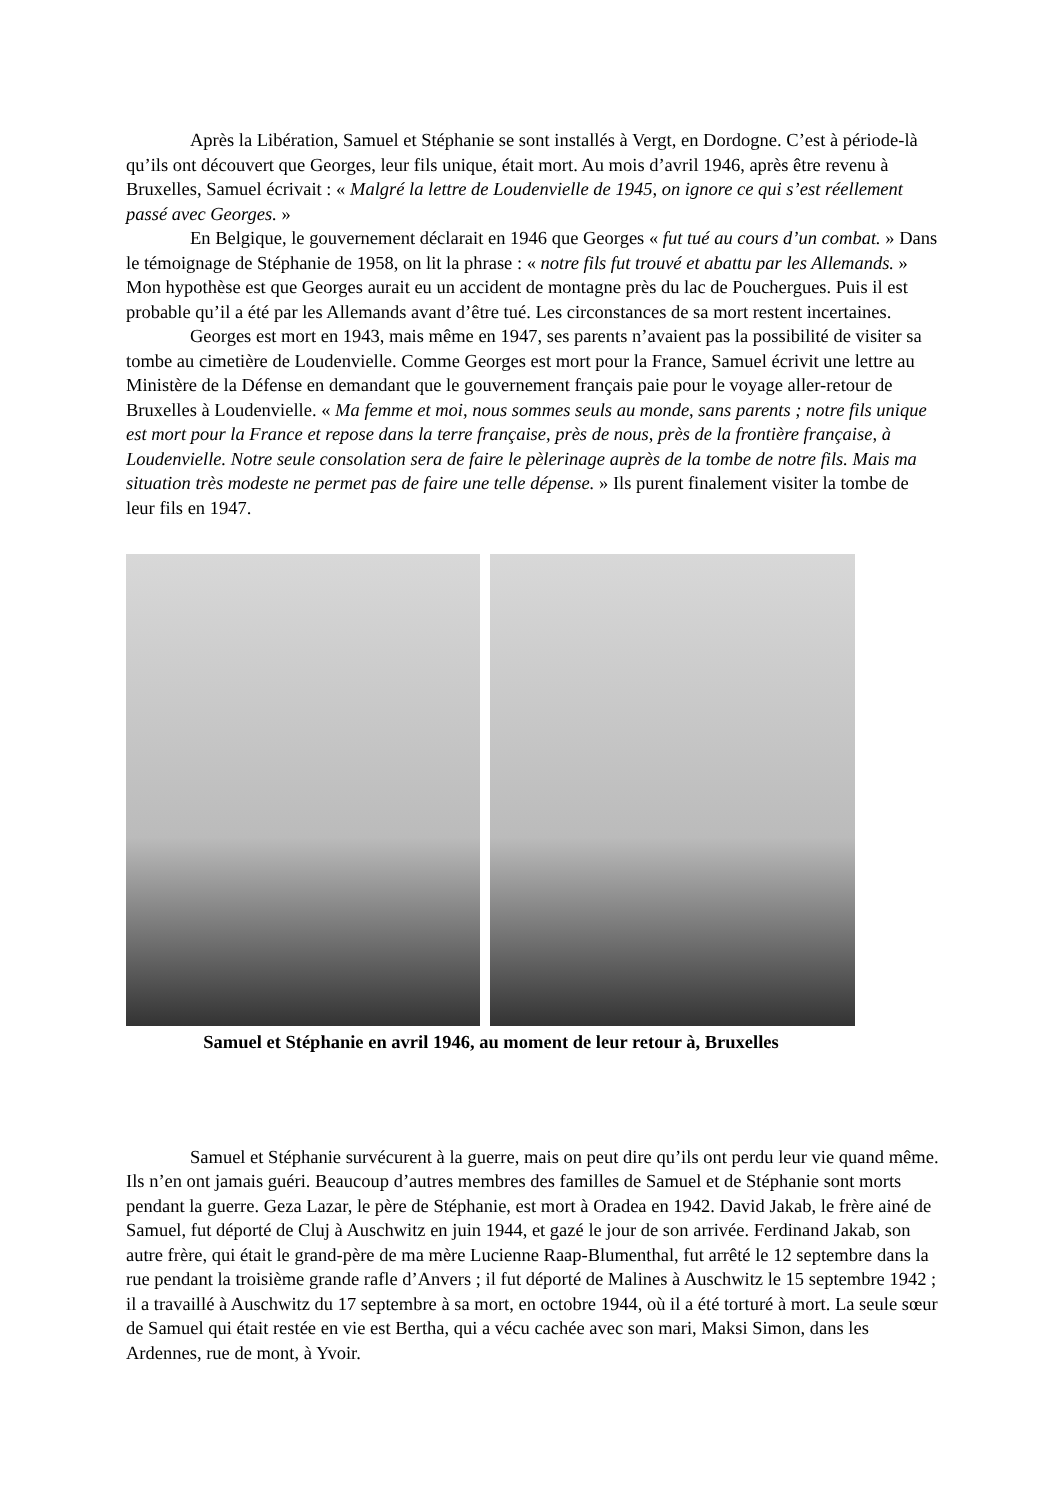Après la Libération, Samuel et Stéphanie se sont installés à Vergt, en Dordogne. C’est à période-là qu’ils ont découvert que Georges, leur fils unique, était mort. Au mois d’avril 1946, après être revenu à Bruxelles, Samuel écrivait : « Malgré la lettre de Loudenvielle de 1945, on ignore ce qui s’est réellement passé avec Georges. »
En Belgique, le gouvernement déclarait en 1946 que Georges « fut tué au cours d’un combat. » Dans le témoignage de Stéphanie de 1958, on lit la phrase : « notre fils fut trouvé et abattu par les Allemands. » Mon hypothèse est que Georges aurait eu un accident de montagne près du lac de Pouchergues. Puis il est probable qu’il a été par les Allemands avant d’être tué. Les circonstances de sa mort restent incertaines.
Georges est mort en 1943, mais même en 1947, ses parents n’avaient pas la possibilité de visiter sa tombe au cimetière de Loudenvielle. Comme Georges est mort pour la France, Samuel écrivit une lettre au Ministère de la Défense en demandant que le gouvernement français paie pour le voyage aller-retour de Bruxelles à Loudenvielle. « Ma femme et moi, nous sommes seuls au monde, sans parents ; notre fils unique est mort pour la France et repose dans la terre française, près de nous, près de la frontière française, à Loudenvielle. Notre seule consolation sera de faire le pèlerinage auprès de la tombe de notre fils. Mais ma situation très modeste ne permet pas de faire une telle dépense. » Ils purent finalement visiter la tombe de leur fils en 1947.
Samuel et Stéphanie en avril 1946, au moment de leur retour à, Bruxelles
Samuel et Stéphanie survécurent à la guerre, mais on peut dire qu’ils ont perdu leur vie quand même. Ils n’en ont jamais guéri. Beaucoup d’autres membres des familles de Samuel et de Stéphanie sont morts pendant la guerre. Geza Lazar, le père de Stéphanie, est mort à Oradea en 1942. David Jakab, le frère ainé de Samuel, fut déporté de Cluj à Auschwitz en juin 1944, et gazé le jour de son arrivée. Ferdinand Jakab, son autre frère, qui était le grand-père de ma mère Lucienne Raap-Blumenthal, fut arrêté le 12 septembre dans la rue pendant la troisième grande rafle d’Anvers ; il fut déporté de Malines à Auschwitz le 15 septembre 1942 ; il a travaillé à Auschwitz du 17 septembre à sa mort, en octobre 1944, où il a été torturé à mort. La seule sœur de Samuel qui était restée en vie est Bertha, qui a vécu cachée avec son mari, Maksi Simon, dans les Ardennes, rue de mont, à Yvoir.